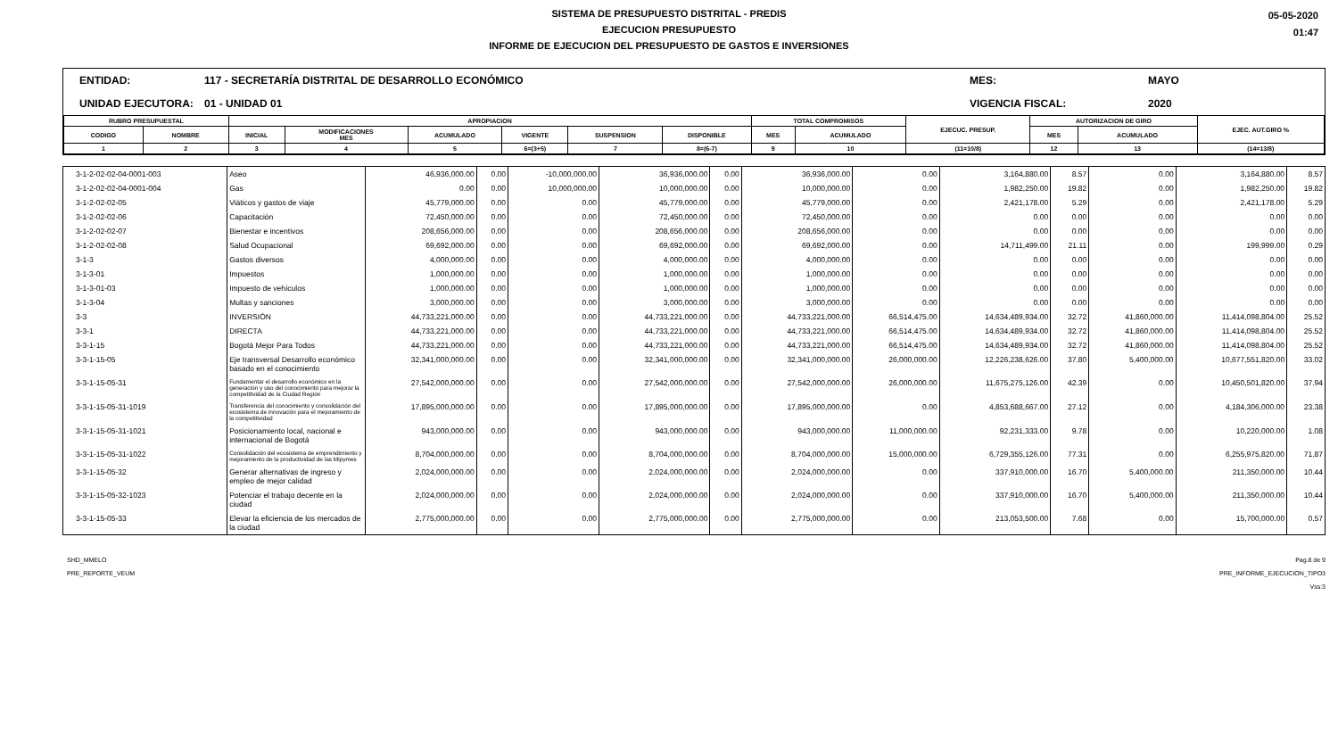SISTEMA DE PRESUPUESTO DISTRITAL - PREDIS
EJECUCION PRESUPUESTO
INFORME DE EJECUCION DEL PRESUPUESTO DE GASTOS E INVERSIONES
05-05-2020
01:47
ENTIDAD: 117 - SECRETARÍA DISTRITAL DE DESARROLLO ECONÓMICO MES: MAYO
UNIDAD EJECUTORA: 01 - UNIDAD 01 VIGENCIA FISCAL: 2020
| RUBRO PRESUPUESTAL | | APROPIACION | | | | | | TOTAL COMPROMISOS | | EJECUC. PRESUP. | AUTORIZACION DE GIRO | | EJEC. AUT.GIRO % |
| --- | --- | --- | --- | --- | --- | --- | --- | --- | --- | --- | --- | --- | --- |
| CODIGO | NOMBRE | INICIAL | MODIFICACIONES MES | ACUMULADO | VIGENTE | SUSPENSION | DISPONIBLE | MES | ACUMULADO | | MES | ACUMULADO | |
| 1 | 2 | 3 | 4 | 5 | 6=(3+5) | 7 | 8=(6-7) | 9 | 10 | (11=10/8) | 12 | 13 | (14=13/8) |
| 3-1-2-02-02-04-0001-003 | Aseo | 46,936,000.00 | 0.00 | -10,000,000.00 | 36,936,000.00 | 0.00 | 36,936,000.00 | 0.00 | 3,164,880.00 | 8.57 | 0.00 | 3,164,880.00 | 8.57 |
| 3-1-2-02-02-04-0001-004 | Gas | 0.00 | 0.00 | 10,000,000.00 | 10,000,000.00 | 0.00 | 10,000,000.00 | 0.00 | 1,982,250.00 | 19.82 | 0.00 | 1,982,250.00 | 19.82 |
| 3-1-2-02-02-05 | Viáticos y gastos de viaje | 45,779,000.00 | 0.00 | 0.00 | 45,779,000.00 | 0.00 | 45,779,000.00 | 0.00 | 2,421,178.00 | 5.29 | 0.00 | 2,421,178.00 | 5.29 |
| 3-1-2-02-02-06 | Capacitación | 72,450,000.00 | 0.00 | 0.00 | 72,450,000.00 | 0.00 | 72,450,000.00 | 0.00 | 0.00 | 0.00 | 0.00 | 0.00 | 0.00 |
| 3-1-2-02-02-07 | Bienestar e incentivos | 208,656,000.00 | 0.00 | 0.00 | 208,656,000.00 | 0.00 | 208,656,000.00 | 0.00 | 0.00 | 0.00 | 0.00 | 0.00 | 0.00 |
| 3-1-2-02-02-08 | Salud Ocupacional | 69,692,000.00 | 0.00 | 0.00 | 69,692,000.00 | 0.00 | 69,692,000.00 | 0.00 | 14,711,499.00 | 21.11 | 0.00 | 199,999.00 | 0.29 |
| 3-1-3 | Gastos diversos | 4,000,000.00 | 0.00 | 0.00 | 4,000,000.00 | 0.00 | 4,000,000.00 | 0.00 | 0.00 | 0.00 | 0.00 | 0.00 | 0.00 |
| 3-1-3-01 | Impuestos | 1,000,000.00 | 0.00 | 0.00 | 1,000,000.00 | 0.00 | 1,000,000.00 | 0.00 | 0.00 | 0.00 | 0.00 | 0.00 | 0.00 |
| 3-1-3-01-03 | Impuesto de vehículos | 1,000,000.00 | 0.00 | 0.00 | 1,000,000.00 | 0.00 | 1,000,000.00 | 0.00 | 0.00 | 0.00 | 0.00 | 0.00 | 0.00 |
| 3-1-3-04 | Multas y sanciones | 3,000,000.00 | 0.00 | 0.00 | 3,000,000.00 | 0.00 | 3,000,000.00 | 0.00 | 0.00 | 0.00 | 0.00 | 0.00 | 0.00 |
| 3-3 | INVERSIÓN | 44,733,221,000.00 | 0.00 | 0.00 | 44,733,221,000.00 | 0.00 | 44,733,221,000.00 | 66,514,475.00 | 14,634,489,934.00 | 32.72 | 41,860,000.00 | 11,414,098,804.00 | 25.52 |
| 3-3-1 | DIRECTA | 44,733,221,000.00 | 0.00 | 0.00 | 44,733,221,000.00 | 0.00 | 44,733,221,000.00 | 66,514,475.00 | 14,634,489,934.00 | 32.72 | 41,860,000.00 | 11,414,098,804.00 | 25.52 |
| 3-3-1-15 | Bogotá Mejor Para Todos | 44,733,221,000.00 | 0.00 | 0.00 | 44,733,221,000.00 | 0.00 | 44,733,221,000.00 | 66,514,475.00 | 14,634,489,934.00 | 32.72 | 41,860,000.00 | 11,414,098,804.00 | 25.52 |
| 3-3-1-15-05 | Eje transversal Desarrollo económico basado en el conocimiento | 32,341,000,000.00 | 0.00 | 0.00 | 32,341,000,000.00 | 0.00 | 32,341,000,000.00 | 26,000,000.00 | 12,226,238,626.00 | 37.80 | 5,400,000.00 | 10,677,551,820.00 | 33.02 |
| 3-3-1-15-05-31 | Fundamentar el desarrollo económico en la generación y uso del conocimiento para mejorar la competitividad de la Ciudad Región | 27,542,000,000.00 | 0.00 | 0.00 | 27,542,000,000.00 | 0.00 | 27,542,000,000.00 | 26,000,000.00 | 11,675,275,126.00 | 42.39 | 0.00 | 10,450,501,820.00 | 37.94 |
| 3-3-1-15-05-31-1019 | Transferencia del conocimiento y consolidación del ecosistema de innovación para el mejoramiento de la competitividad | 17,895,000,000.00 | 0.00 | 0.00 | 17,895,000,000.00 | 0.00 | 17,895,000,000.00 | 0.00 | 4,853,688,667.00 | 27.12 | 0.00 | 4,184,306,000.00 | 23.38 |
| 3-3-1-15-05-31-1021 | Posicionamiento local, nacional e internacional de Bogotá | 943,000,000.00 | 0.00 | 0.00 | 943,000,000.00 | 0.00 | 943,000,000.00 | 11,000,000.00 | 92,231,333.00 | 9.78 | 0.00 | 10,220,000.00 | 1.08 |
| 3-3-1-15-05-31-1022 | Consolidación del ecosistema de emprendimiento y mejoramiento de la productividad de las Mipymes | 8,704,000,000.00 | 0.00 | 0.00 | 8,704,000,000.00 | 0.00 | 8,704,000,000.00 | 15,000,000.00 | 6,729,355,126.00 | 77.31 | 0.00 | 6,255,975,820.00 | 71.87 |
| 3-3-1-15-05-32 | Generar alternativas de ingreso y empleo de mejor calidad | 2,024,000,000.00 | 0.00 | 0.00 | 2,024,000,000.00 | 0.00 | 2,024,000,000.00 | 0.00 | 337,910,000.00 | 16.70 | 5,400,000.00 | 211,350,000.00 | 10.44 |
| 3-3-1-15-05-32-1023 | Potenciar el trabajo decente en la ciudad | 2,024,000,000.00 | 0.00 | 0.00 | 2,024,000,000.00 | 0.00 | 2,024,000,000.00 | 0.00 | 337,910,000.00 | 16.70 | 5,400,000.00 | 211,350,000.00 | 10.44 |
| 3-3-1-15-05-33 | Elevar la eficiencia de los mercados de la ciudad | 2,775,000,000.00 | 0.00 | 0.00 | 2,775,000,000.00 | 0.00 | 2,775,000,000.00 | 0.00 | 213,053,500.00 | 7.68 | 0.00 | 15,700,000.00 | 0.57 |
SHD_MMELO
PRE_REPORTE_VEUM
Pag.8 de 9
PRE_INFORME_EJECUCION_TIPO3
Vss:3